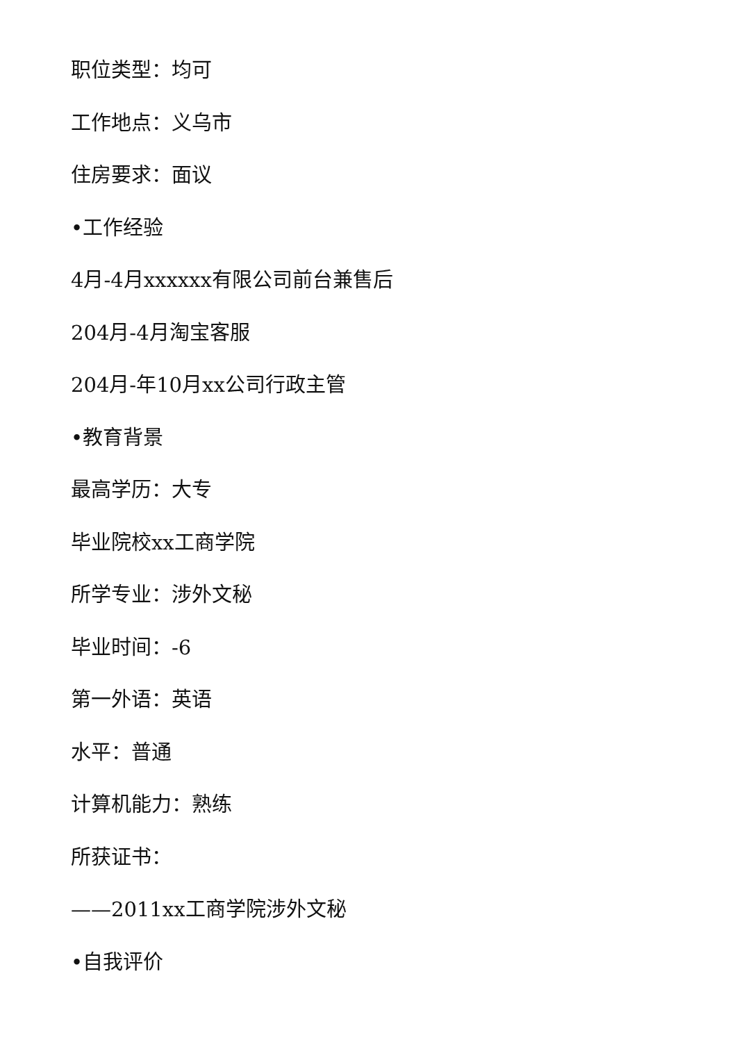职位类型：均可
工作地点：义乌市
住房要求：面议
•工作经验
4月-4月xxxxxx有限公司前台兼售后
204月-4月淘宝客服
204月-年10月xx公司行政主管
•教育背景
最高学历：大专
毕业院校xx工商学院
所学专业：涉外文秘
毕业时间：-6
第一外语：英语
水平：普通
计算机能力：熟练
所获证书：
——2011xx工商学院涉外文秘
•自我评价